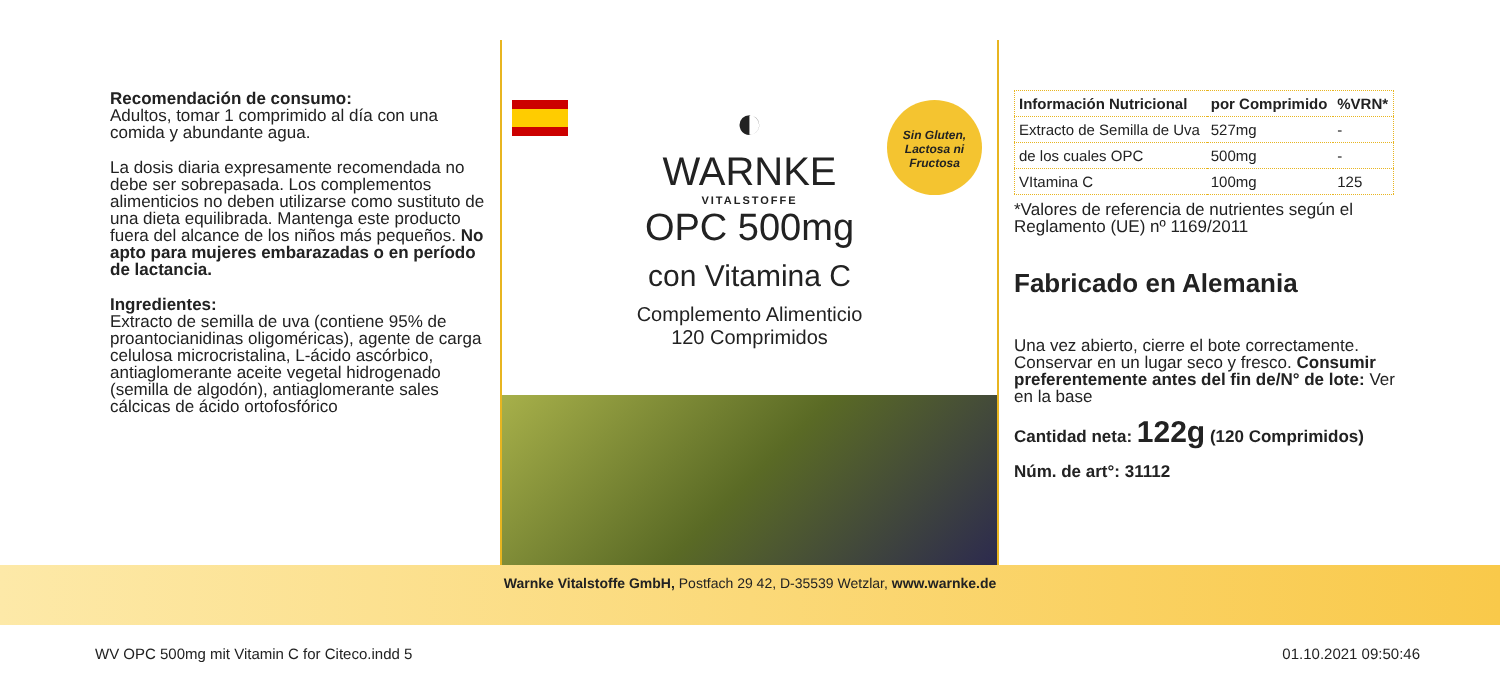Recomendación de consumo:
Adultos, tomar 1 comprimido al día con una comida y abundante agua.
La dosis diaria expresamente recomendada no debe ser sobrepasada. Los complementos alimenticios no deben utilizarse como sustituto de una dieta equilibrada. Mantenga este producto fuera del alcance de los niños más pequeños. No apto para mujeres embarazadas o en período de lactancia.
Ingredientes:
Extracto de semilla de uva (contiene 95% de proantocianidinas oligoméricas), agente de carga celulosa microcristalina, L-ácido ascórbico, antiaglomerante aceite vegetal hidrogenado (semilla de algodón), antiaglomerante sales cálcicas de ácido ortofosfórico
Sin Gluten,
Lactosa ni
Fructosa
◐
WARNKE
VITALSTOFFE
OPC 500mg
con Vitamina C
Complemento Alimenticio
120 Comprimidos
| Información Nutricional | por Comprimido | %VRN* |
| --- | --- | --- |
| Extracto de Semilla de Uva | 527mg | - |
| de los cuales OPC | 500mg | - |
| VItamina C | 100mg | 125 |
*Valores de referencia de nutrientes según el Reglamento (UE) nº 1169/2011
Fabricado en Alemania
Una vez abierto, cierre el bote correctamente. Conservar en un lugar seco y fresco. Consumir preferentemente antes del fin de/N° de lote: Ver en la base
Cantidad neta: 122g (120 Comprimidos)
Núm. de art°: 31112
Warnke Vitalstoffe GmbH, Postfach 29 42, D-35539 Wetzlar, www.warnke.de
WV OPC 500mg mit Vitamin C for Citeco.indd 5 01.10.2021 09:50:46